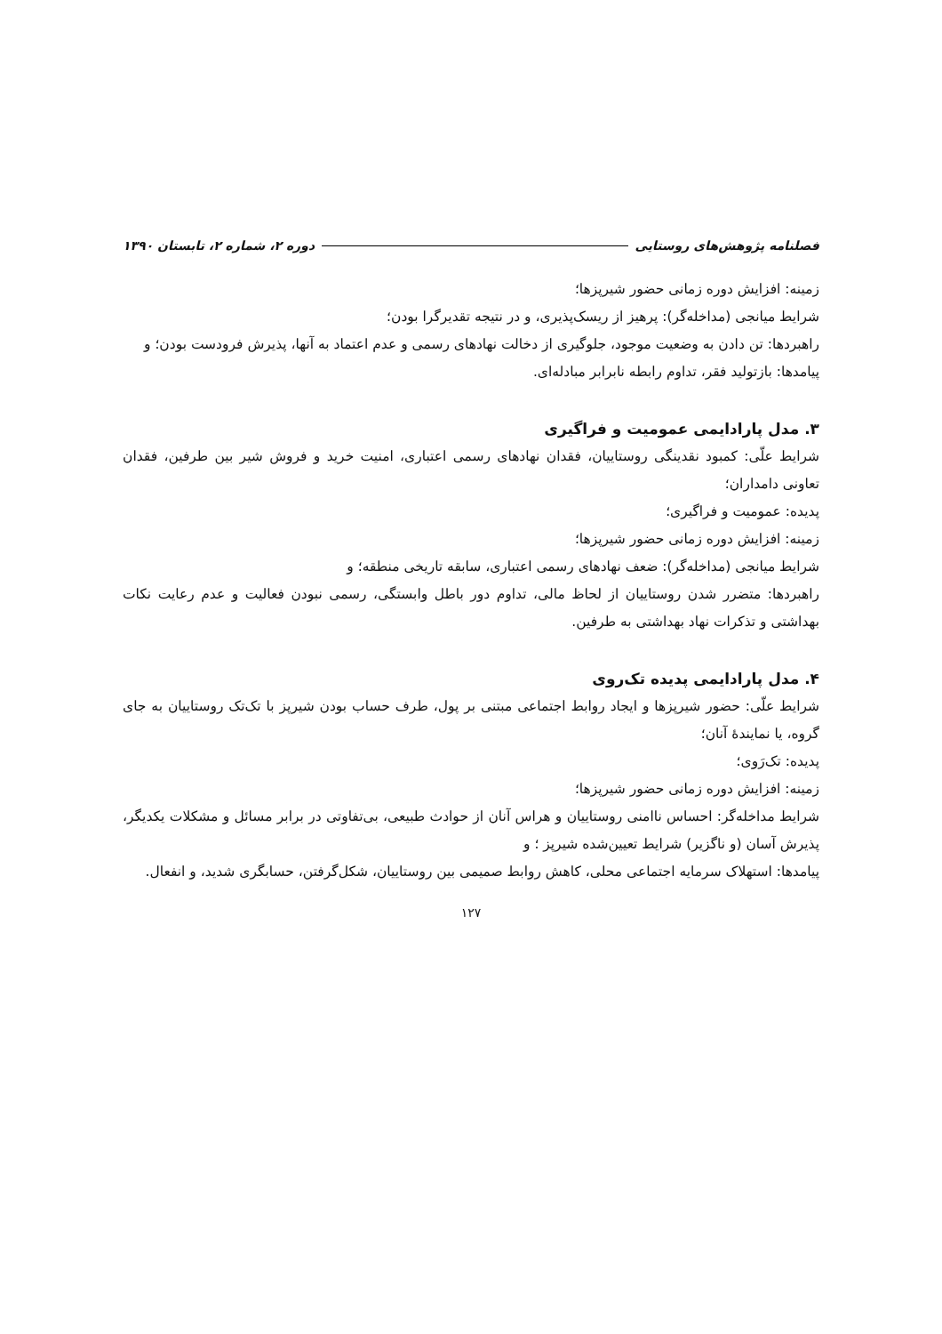فصلنامه پژوهش‌های روستایی دوره ۲، شماره ۲، تابستان ۱۳۹۰
زمینه: افزایش دوره زمانی حضور شیرپزها؛
شرایط میانجی (مداخله‌گر): پرهیز از ریسک‌پذیری، و در نتیجه تقدیرگرا بودن؛
راهبردها: تن دادن به وضعیت موجود، جلوگیری از دخالت نهادهای رسمی و عدم اعتماد به آنها، پذیرش فرودست بودن؛ و
پیامدها: بازتولید فقر، تداوم رابطه نابرابر مبادله‌ای.
۳. مدل پارادایمی عمومیت و فراگیری
شرایط علّی: کمبود نقدینگی روستاییان، فقدان نهادهای رسمی اعتباری، امنیت خرید و فروش شیر بین طرفین، فقدان تعاونی دامداران؛
پدیده: عمومیت و فراگیری؛
زمینه: افزایش دوره زمانی حضور شیرپزها؛
شرایط میانجی (مداخله‌گر): ضعف نهادهای رسمی اعتباری، سابقه تاریخی منطقه؛ و
راهبردها: متضرر شدن روستاییان از لحاظ مالی، تداوم دور باطل وابستگی، رسمی نبودن فعالیت و عدم رعایت نکات بهداشتی و تذکرات نهاد بهداشتی به طرفین.
۴. مدل پارادایمی پدیده تک‌روی
شرایط علّی: حضور شیرپزها و ایجاد روابط اجتماعی مبتنی بر پول، طرف حساب بودن شیرپز با تک‌تک روستاییان به جای گروه، یا نمایندهٔ آنان؛
پدیده: تک‌رَوی؛
زمینه: افزایش دوره زمانی حضور شیرپزها؛
شرایط مداخله‌گر: احساس ناامنی روستاییان و هراس آنان از حوادث طبیعی، بی‌تفاوتی در برابر مسائل و مشکلات یکدیگر، پذیرش آسان (و ناگزیر) شرایط تعیین‌شده شیرپز ؛ و
پیامدها: استهلاک سرمایه اجتماعی محلی، کاهش روابط صمیمی بین روستاییان، شکل‌گرفتن، حسابگری شدید، و انفعال.
۱۲۷